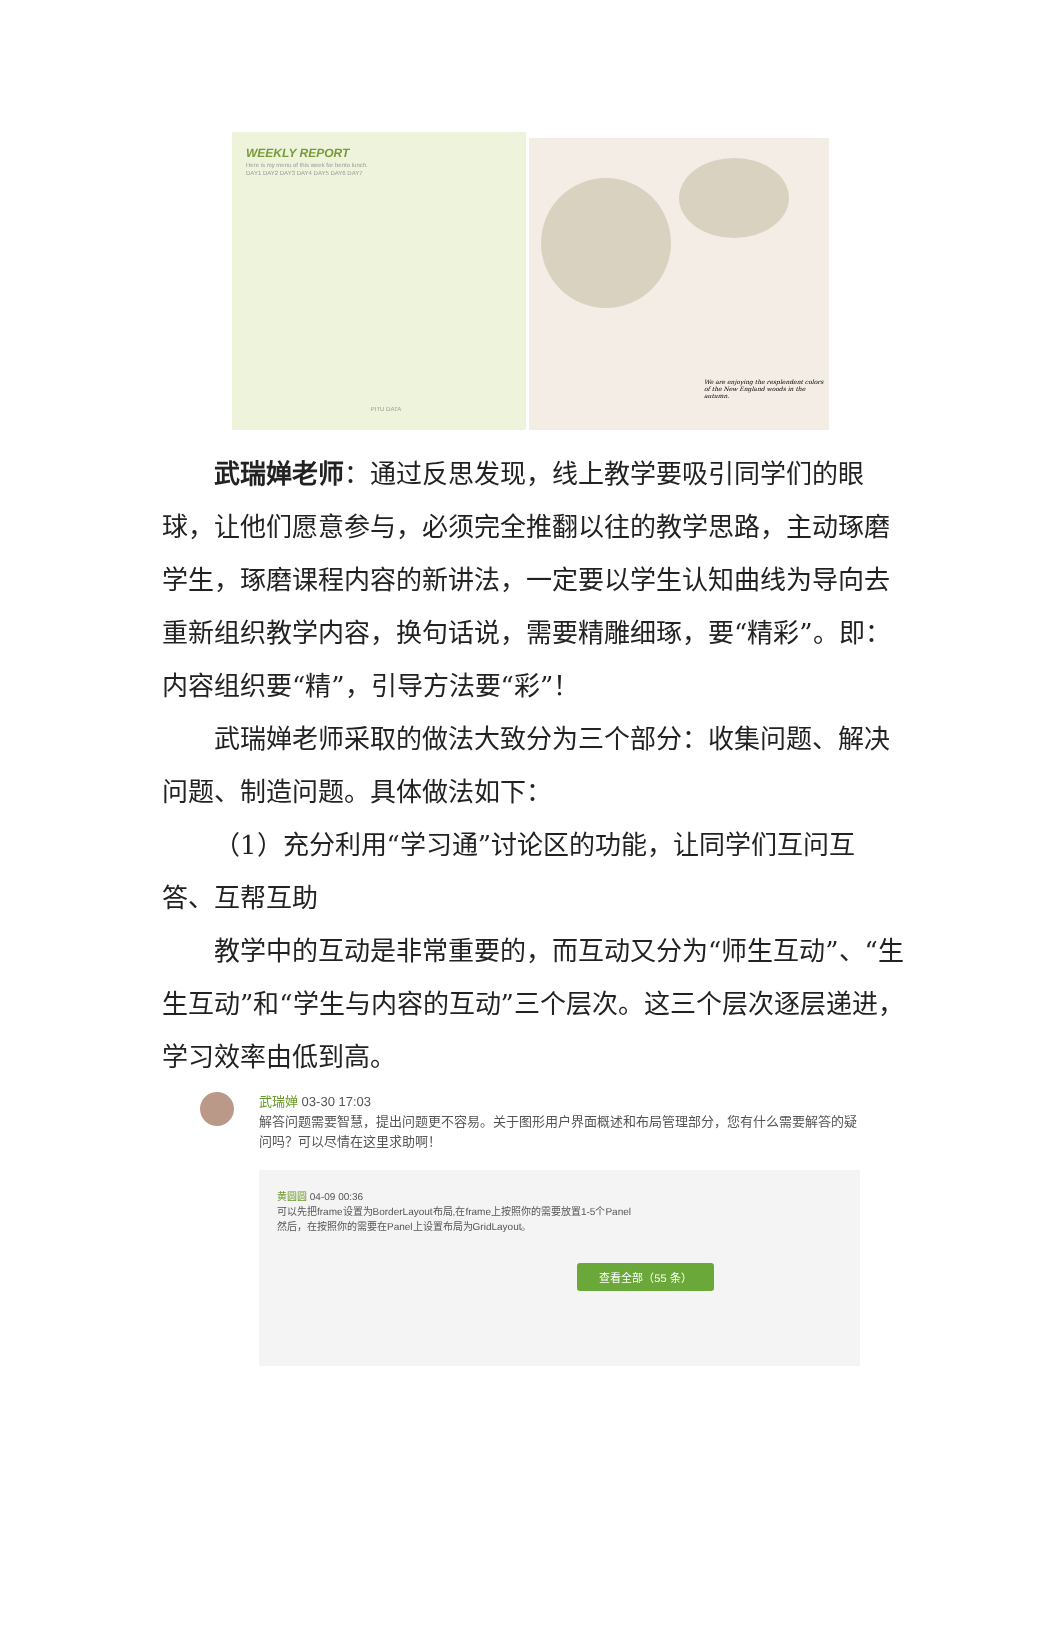WEEKLY REPORT
Here is my menu of this week for bento lunch.
DAY1 DAY2 DAY3 DAY4 DAY5 DAY6 DAY7
PITU DATA
We are enjoying the resplendent colors of the New England woods in the autumn.
武瑞婵老师：通过反思发现，线上教学要吸引同学们的眼球，让他们愿意参与，必须完全推翻以往的教学思路，主动琢磨学生，琢磨课程内容的新讲法，一定要以学生认知曲线为导向去重新组织教学内容，换句话说，需要精雕细琢，要“精彩”。即：内容组织要“精”，引导方法要“彩”！
武瑞婵老师采取的做法大致分为三个部分：收集问题、解决问题、制造问题。具体做法如下：
（1）充分利用“学习通”讨论区的功能，让同学们互问互答、互帮互助
教学中的互动是非常重要的，而互动又分为“师生互动”、“生生互动”和“学生与内容的互动”三个层次。这三个层次逐层递进，学习效率由低到高。
武瑞婵 03-30 17:03
解答问题需要智慧，提出问题更不容易。关于图形用户界面概述和布局管理部分，您有什么需要解答的疑问吗？可以尽情在这里求助啊！
黄圆圆 04-09 00:36
可以先把frame设置为BorderLayout布局,在frame上按照你的需要放置1-5个Panel
然后，在按照你的需要在Panel上设置布局为GridLayout。
查看全部（55 条）